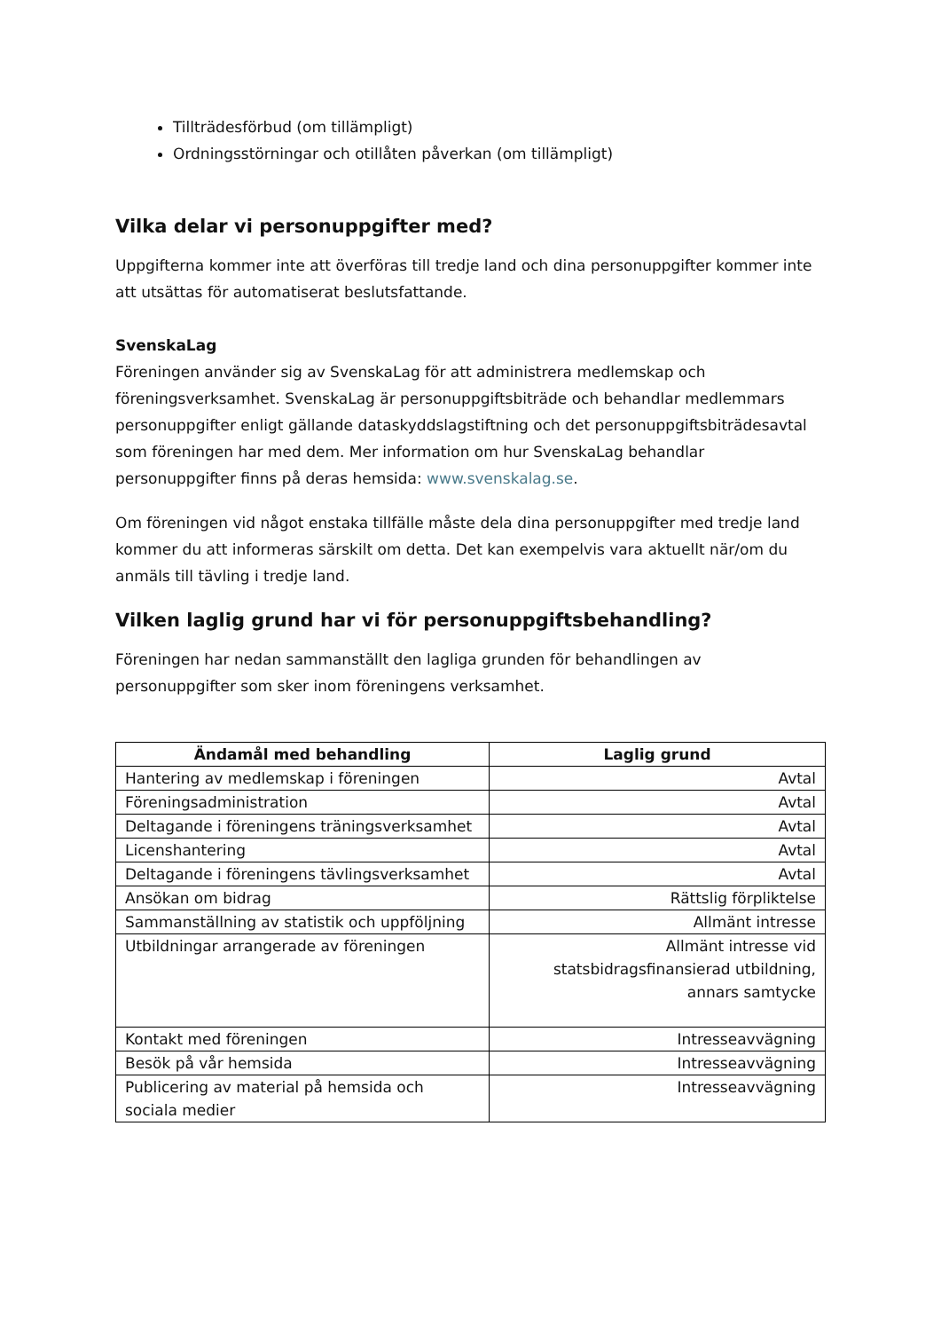Tillträdesförbud (om tillämpligt)
Ordningsstörningar och otillåten påverkan (om tillämpligt)
Vilka delar vi personuppgifter med?
Uppgifterna kommer inte att överföras till tredje land och dina personuppgifter kommer inte att utsättas för automatiserat beslutsfattande.
SvenskaLag
Föreningen använder sig av SvenskaLag för att administrera medlemskap och föreningsverksamhet. SvenskaLag är personuppgiftsbiträde och behandlar medlemmars personuppgifter enligt gällande dataskyddslagstiftning och det personuppgiftsbiträdesavtal som föreningen har med dem. Mer information om hur SvenskaLag behandlar personuppgifter finns på deras hemsida: www.svenskalag.se.
Om föreningen vid något enstaka tillfälle måste dela dina personuppgifter med tredje land kommer du att informeras särskilt om detta. Det kan exempelvis vara aktuellt när/om du anmäls till tävling i tredje land.
Vilken laglig grund har vi för personuppgiftsbehandling?
Föreningen har nedan sammanställt den lagliga grunden för behandlingen av personuppgifter som sker inom föreningens verksamhet.
| Ändamål med behandling | Laglig grund |
| --- | --- |
| Hantering av medlemskap i föreningen | Avtal |
| Föreningsadministration | Avtal |
| Deltagande i föreningens träningsverksamhet | Avtal |
| Licenshantering | Avtal |
| Deltagande i föreningens tävlingsverksamhet | Avtal |
| Ansökan om bidrag | Rättslig förpliktelse |
| Sammanställning av statistik och uppföljning | Allmänt intresse |
| Utbildningar arrangerade av föreningen | Allmänt intresse vid statsbidragsfinansierad utbildning, annars samtycke |
| Kontakt med föreningen | Intresseavvägning |
| Besök på vår hemsida | Intresseavvägning |
| Publicering av material på hemsida och sociala medier | Intresseavvägning |